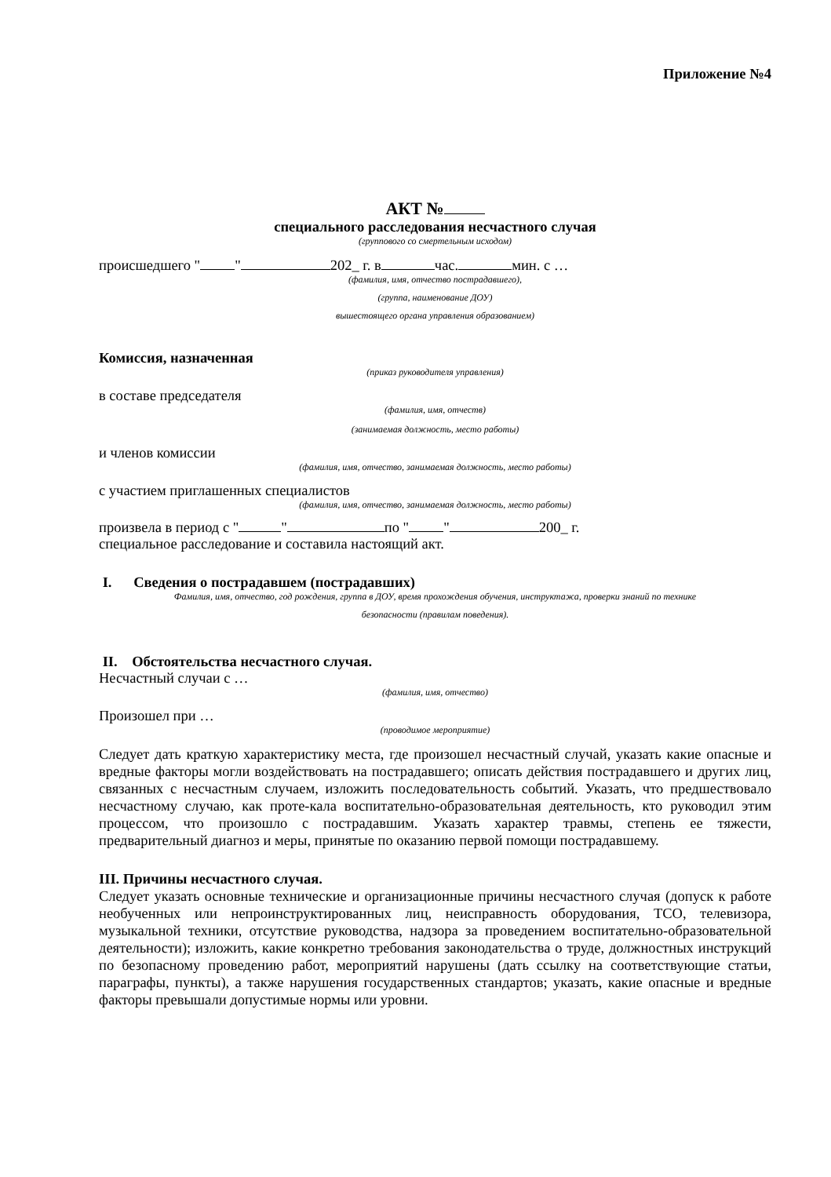Приложение №4
АКТ №
специального расследования несчастного случая
(группового со смертельным исходом)
происшедшего " " 202_ г. в час. мин. с …
(фамилия, имя, отчество пострадавшего),
(группа, наименование ДОУ)
вышестоящего органа управления образованием)
Комиссия, назначенная
(приказ руководителя управления)
в составе председателя
(фамилия, имя, отчеств)
(занимаемая должность, место работы)
и членов комиссии
(фамилия, имя, отчество, занимаемая должность, место работы)
с участием приглашенных специалистов
(фамилия, имя, отчество, занимаемая должность, место работы)
произвела в период с " " по " " 200_ г.
специальное расследование и составила настоящий акт.
I. Сведения о пострадавшем (пострадавших)
Фамилия, имя, отчество, год рождения, группа в ДОУ, время прохождения обучения, инструктажа, проверки знаний по технике
безопасности (правилам поведения).
II. Обстоятельства несчастного случая.
Несчастный случаи с …
(фамилия, имя, отчество)
Произошел при …
(проводимое мероприятие)
Следует дать краткую характеристику места, где произошел несчастный случай, указать какие опасные и вредные факторы могли воздействовать на пострадавшего; описать действия пострадавшего и других лиц, связанных с несчастным случаем, изложить последовательность событий. Указать, что предшествовало несчастному случаю, как проте-кала воспитательно-образовательная деятельность, кто руководил этим процессом, что произошло с пострадавшим. Указать характер травмы, степень ее тяжести, предварительный диагноз и меры, принятые по оказанию первой помощи пострадавшему.
III. Причины несчастного случая.
Следует указать основные технические и организационные причины несчастного случая (допуск к работе необученных или непроинструктированных лиц, неисправность оборудования, ТСО, телевизора, музыкальной техники, отсутствие руководства, надзора за проведением воспитательно-образовательной деятельности); изложить, какие конкретно требования законодательства о труде, должностных инструкций по безопасному проведению работ, мероприятий нарушены (дать ссылку на соответствующие статьи, параграфы, пункты), а также нарушения государственных стандартов; указать, какие опасные и вредные факторы превышали допустимые нормы или уровни.